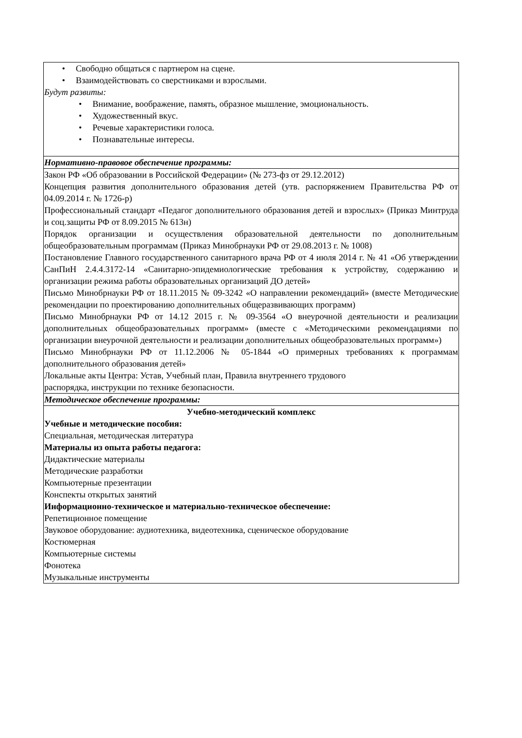| • Свободно общаться с партнером на сцене. • Взаимодействовать со сверстниками и взрослыми. Будут развиты: • Внимание, воображение, память, образное мышление, эмоциональность. • Художественный вкус. • Речевые характеристики голоса. • Познавательные интересы. |
| Нормативно-правовое обеспечение программы: |
| Закон РФ «Об образовании в Российской Федерации» (№ 273-фз от 29.12.2012) Концепция развития дополнительного образования детей (утв. распоряжением Правительства РФ от 04.09.2014 г. № 1726-р) Профессиональный стандарт «Педагог дополнительного образования детей и взрослых» (Приказ Минтруда и соц.защиты РФ от 8.09.2015 № 613н) Порядок организации и осуществления образовательной деятельности по дополнительным общеобразовательным программам (Приказ Минобрнауки РФ от 29.08.2013 г. № 1008) Постановление Главного государственного санитарного врача РФ от 4 июля 2014 г. № 41 «Об утверждении СанПиН 2.4.4.3172-14 «Санитарно-эпидемиологические требования к устройству, содержанию и организации режима работы образовательных организаций ДО детей» Письмо Минобрнауки РФ от 18.11.2015 № 09-3242 «О направлении рекомендаций» (вместе Методические рекомендации по проектированию дополнительных общеразвивающих программ) Письмо Минобрнауки РФ от 14.12 2015 г. № 09-3564 «О внеурочной деятельности и реализации дополнительных общеобразовательных программ» (вместе с «Методическими рекомендациями по организации внеурочной деятельности и реализации дополнительных общеобразовательных программ») Письмо Минобрнауки РФ от 11.12.2006 № 05-1844 «О примерных требованиях к программам дополнительного образования детей» Локальные акты Центра: Устав, Учебный план, Правила внутреннего трудового распорядка, инструкции по технике безопасности. |
| Методическое обеспечение программы: |
| Учебно-методический комплекс Учебные и методические пособия: Специальная, методическая литература Материалы из опыта работы педагога: Дидактические материалы Методические разработки Компьютерные презентации Конспекты открытых занятий Информационно-техническое и материально-техническое обеспечение: Репетиционное помещение Звуковое оборудование: аудиотехника, видеотехника, сценическое оборудование Костюмерная Компьютерные системы Фонотека Музыкальные инструменты |